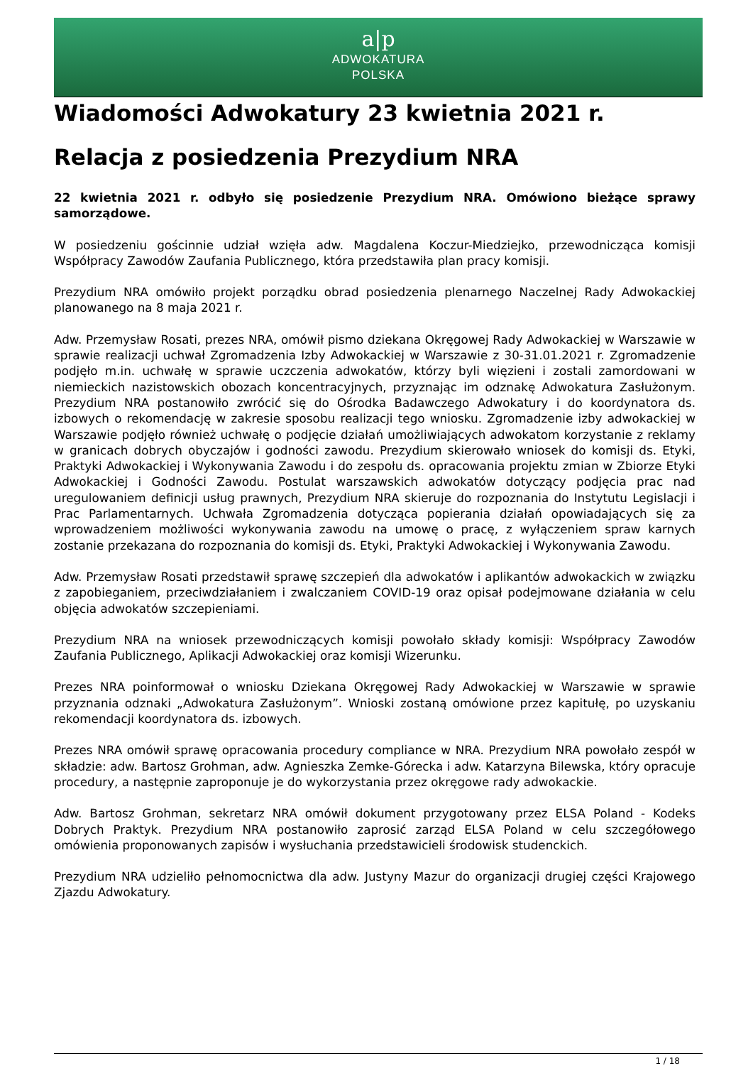a|p
ADWOKATURA
POLSKA
Wiadomości Adwokatury 23 kwietnia 2021 r.
Relacja z posiedzenia Prezydium NRA
22 kwietnia 2021 r. odbyło się posiedzenie Prezydium NRA. Omówiono bieżące sprawy samorządowe.
W posiedzeniu gościnnie udział wzięła adw. Magdalena Koczur-Miedziejko, przewodnicząca komisji Współpracy Zawodów Zaufania Publicznego, która przedstawiła plan pracy komisji.
Prezydium NRA omówiło projekt porządku obrad posiedzenia plenarnego Naczelnej Rady Adwokackiej planowanego na 8 maja 2021 r.
Adw. Przemysław Rosati, prezes NRA, omówił pismo dziekana Okręgowej Rady Adwokackiej w Warszawie w sprawie realizacji uchwał Zgromadzenia Izby Adwokackiej w Warszawie z 30-31.01.2021 r. Zgromadzenie podjęło m.in. uchwałę w sprawie uczczenia adwokatów, którzy byli więzieni i zostali zamordowani w niemieckich nazistowskich obozach koncentracyjnych, przyznając im odznakę Adwokatura Zasłużonym. Prezydium NRA postanowiło zwrócić się do Ośrodka Badawczego Adwokatury i do koordynatora ds. izbowych o rekomendację w zakresie sposobu realizacji tego wniosku. Zgromadzenie izby adwokackiej w Warszawie podjęło również uchwałę o podjęcie działań umożliwiających adwokatom korzystanie z reklamy w granicach dobrych obyczajów i godności zawodu. Prezydium skierowało wniosek do komisji ds. Etyki, Praktyki Adwokackiej i Wykonywania Zawodu i do zespołu ds. opracowania projektu zmian w Zbiorze Etyki Adwokackiej i Godności Zawodu. Postulat warszawskich adwokatów dotyczący podjęcia prac nad uregulowaniem definicji usług prawnych, Prezydium NRA skieruje do rozpoznania do Instytutu Legislacji i Prac Parlamentarnych. Uchwała Zgromadzenia dotycząca popierania działań opowiadających się za wprowadzeniem możliwości wykonywania zawodu na umowę o pracę, z wyłączeniem spraw karnych zostanie przekazana do rozpoznania do komisji ds. Etyki, Praktyki Adwokackiej i Wykonywania Zawodu.
Adw. Przemysław Rosati przedstawił sprawę szczepień dla adwokatów i aplikantów adwokackich w związku z zapobieganiem, przeciwdziałaniem i zwalczaniem COVID-19 oraz opisał podejmowane działania w celu objęcia adwokatów szczepieniami.
Prezydium NRA na wniosek przewodniczących komisji powołało składy komisji: Współpracy Zawodów Zaufania Publicznego, Aplikacji Adwokackiej oraz komisji Wizerunku.
Prezes NRA poinformował o wniosku Dziekana Okręgowej Rady Adwokackiej w Warszawie w sprawie przyznania odznaki „Adwokatura Zasłużonym”. Wnioski zostaną omówione przez kapitułę, po uzyskaniu rekomendacji koordynatora ds. izbowych.
Prezes NRA omówił sprawę opracowania procedury compliance w NRA. Prezydium NRA powołało zespół w składzie: adw. Bartosz Grohman, adw. Agnieszka Zemke-Górecka i adw. Katarzyna Bilewska, który opracuje procedury, a następnie zaproponuje je do wykorzystania przez okręgowe rady adwokackie.
Adw. Bartosz Grohman, sekretarz NRA omówił dokument przygotowany przez ELSA Poland - Kodeks Dobrych Praktyk. Prezydium NRA postanowiło zaprosić zarząd ELSA Poland w celu szczegółowego omówienia proponowanych zapisów i wysłuchania przedstawicieli środowisk studenckich.
Prezydium NRA udzieliło pełnomocnictwa dla adw. Justyny Mazur do organizacji drugiej części Krajowego Zjazdu Adwokatury.
1 / 18